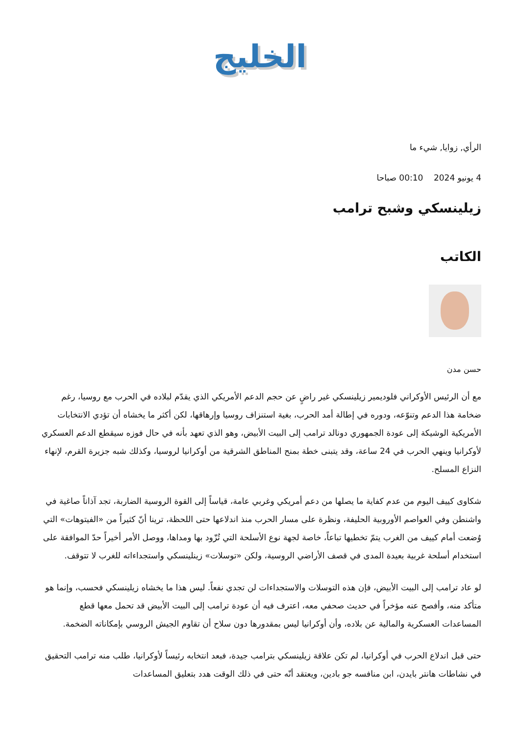الخليج
الرأي, زوايا, شيء ما
4 يونيو 2024 00:10 صباحا
زيلينسكي وشبح ترامب
الكاتب
حسن مدن
مع أن الرئيس الأوكراني فلوديمير زيلينسكي غير راضٍ عن حجم الدعم الأمريكي الذي يقدّم لبلاده في الحرب مع روسيا، رغم ضخامة هذا الدعم وتنوّعه، ودوره في إطالة أمد الحرب، بغية استنزاف روسيا وإرهاقها، لكن أكثر ما يخشاه أن تؤدي الانتخابات الأمريكية الوشيكة إلى عودة الجمهوري دونالد ترامب إلى البيت الأبيض، وهو الذي تعهد بأنه في حال فوزه سيقطع الدعم العسكري لأوكرانيا وينهي الحرب في 24 ساعة، وقد يتبنى خطة بمنح المناطق الشرقية من أوكرانيا لروسيا، وكذلك شبه جزيرة القرم، لإنهاء النزاع المسلح.
شكاوى كييف اليوم من عدم كفاية ما يصلها من دعم أمريكي وغربي عامة، قياساً إلى القوة الروسية الضاربة، تجد آذاناً صاغية في واشنطن وفي العواصم الأوروبية الحليفة، ونظرة على مسار الحرب منذ اندلاعها حتى اللحظة، ترينا أنّ كثيراً من «الفيتوهات» التي وُضعت أمام كييف من الغرب يتمّ تخطيها تباعاً، خاصة لجهة نوع الأسلحة التي تُزّود بها ومداها، ووصل الأمر أخيراً حدّ الموافقة على استخدام أسلحة غربية بعيدة المدى في قصف الأراضي الروسية، ولكن «توسلات» زينلينسكي واستجداءاته للغرب لا تتوقف.
لو عاد ترامب إلى البيت الأبيض، فإن هذه التوسلات والاستجداءات لن تجدي نفعاً. ليس هذا ما يخشاه زيلينسكي فحسب، وإنما هو متأكد منه، وأفصح عنه مؤخراً في حديث صحفي معه، اعترف فيه أن عودة ترامب إلى البيت الأبيض قد تحمل معها قطع المساعدات العسكرية والمالية عن بلاده، وأن أوكرانيا ليس بمقدورها دون سلاح أن تقاوم الجيش الروسي بإمكاناته الضخمة.
حتى قبل اندلاع الحرب في أوكرانيا، لم تكن علاقة زيلينسكي بترامب جيدة، فبعد انتخابه رئيساً لأوكرانيا، طلب منه ترامب التحقيق في نشاطات هانتر بايدن، ابن منافسه جو بادين، ويعتقد أنّه حتى في ذلك الوقت هدد بتعليق المساعدات